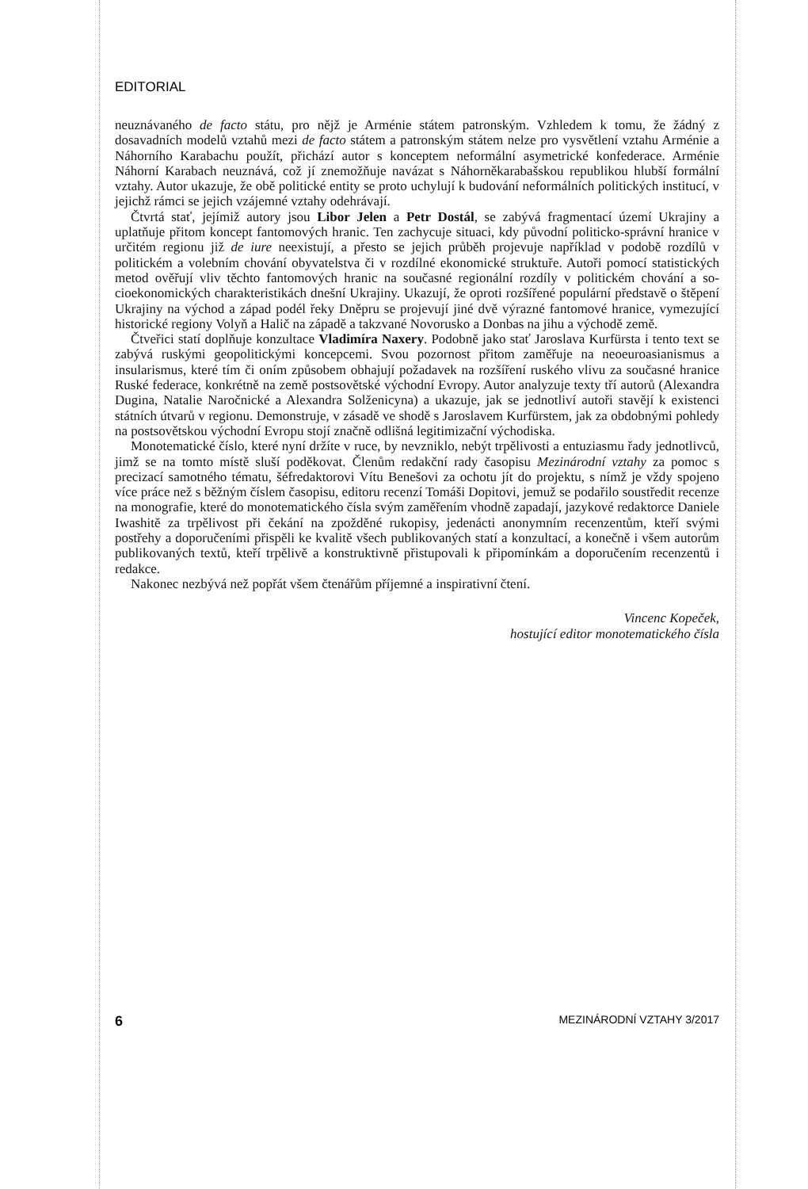EDITORIAL
neuznávaného de facto státu, pro nějž je Arménie státem patronským. Vzhledem k tomu, že žádný z dosavadních modelů vztahů mezi de facto státem a patronským státem nelze pro vysvětlení vztahu Arménie a Náhorního Karabachu použít, přichází autor s koncep­tem neformální asymetrické konfederace. Arménie Náhorní Karabach neuznává, což jí znemožňuje navázat s Náhorněkarabašskou republikou hlubší formální vztahy. Autor uka­zuje, že obě politické entity se proto uchylují k budování neformálních politických insti­tucí, v jejichž rámci se jejich vzájemné vztahy odehrávají.
Čtvrtá stať, jejímiž autory jsou Libor Jelen a Petr Dostál, se zabývá fragmentací úze­mí Ukrajiny a uplatňuje přitom koncept fantomových hranic. Ten zachycuje situaci, kdy původní politicko-správní hranice v určitém regionu již de iure neexistují, a přesto se je­jich průběh projevuje například v podobě rozdílů v politickém a volebním chování oby­vatelstva či v rozdílné ekonomické struktuře. Autoři pomocí statistických metod ověřují vliv těchto fantomových hranic na současné regionální rozdíly v politickém chování a so­cioekonomických charakteristikách dnešní Ukrajiny. Ukazují, že oproti rozšířené popu­lární představě o štěpení Ukrajiny na východ a západ podél řeky Dněpru se projevují jiné dvě výrazné fantomové hranice, vymezující historické regiony Volyň a Halič na západě a takzvané Novorusko a Donbas na jihu a východě země.
Čtveřici statí doplňuje konzultace Vladimíra Naxery. Podobně jako stať Jaroslava Kur­fürsta i tento text se zabývá ruskými geopolitickými koncepcemi. Svou pozornost přitom zaměřuje na neoeuroasianismus a insularismus, které tím či oním způsobem obhajují po­žadavek na rozšíření ruského vlivu za současné hranice Ruské federace, konkrétně na země postsovětské východní Evropy. Autor analyzuje texty tří autorů (Alexandra Dugina, Natalie Naročnické a Alexandra Solženicyna) a ukazuje, jak se jednotliví autoři stavějí k existenci státních útvarů v regionu. Demonstruje, v zásadě ve shodě s Jaroslavem Kur­fürstem, jak za obdobnými pohledy na postsovětskou východní Evropu stojí značně odliš­ná legitimizační východiska.
Monotematické číslo, které nyní držíte v ruce, by nevzniklo, nebýt trpělivosti a entuzias­mu řady jednotlivců, jimž se na tomto místě sluší poděkovat. Členům redakční rady časo­pisu Mezinárodní vztahy za pomoc s precizací samotného tématu, šéfredaktorovi Vítu Be­nešovi za ochotu jít do projektu, s nímž je vždy spojeno více práce než s běžným číslem časopisu, editoru recenzí Tomáši Dopitovi, jemuž se podařilo soustředit recenze na mo­nografie, které do monotematického čísla svým zaměřením vhodně zapadají, jazykové re­daktorce Daniele Iwashitě za trpělivost při čekání na zpožděné rukopisy, jedenácti ano­nymním recenzentům, kteří svými postřehy a doporučeními přispěli ke kvalitě všech publikovaných statí a konzultací, a konečně i všem autorům publikovaných textů, kteří trpělivě a konstruktivně přistupovali k připomínkám a doporučením recenzentů i redakce.
Nakonec nezbývá než popřát všem čtenářům příjemné a inspirativní čtení.
Vincenc Kopeček,
hostující editor monotematického čísla
6 MEZINÁRODNÍ VZTAHY 3/2017